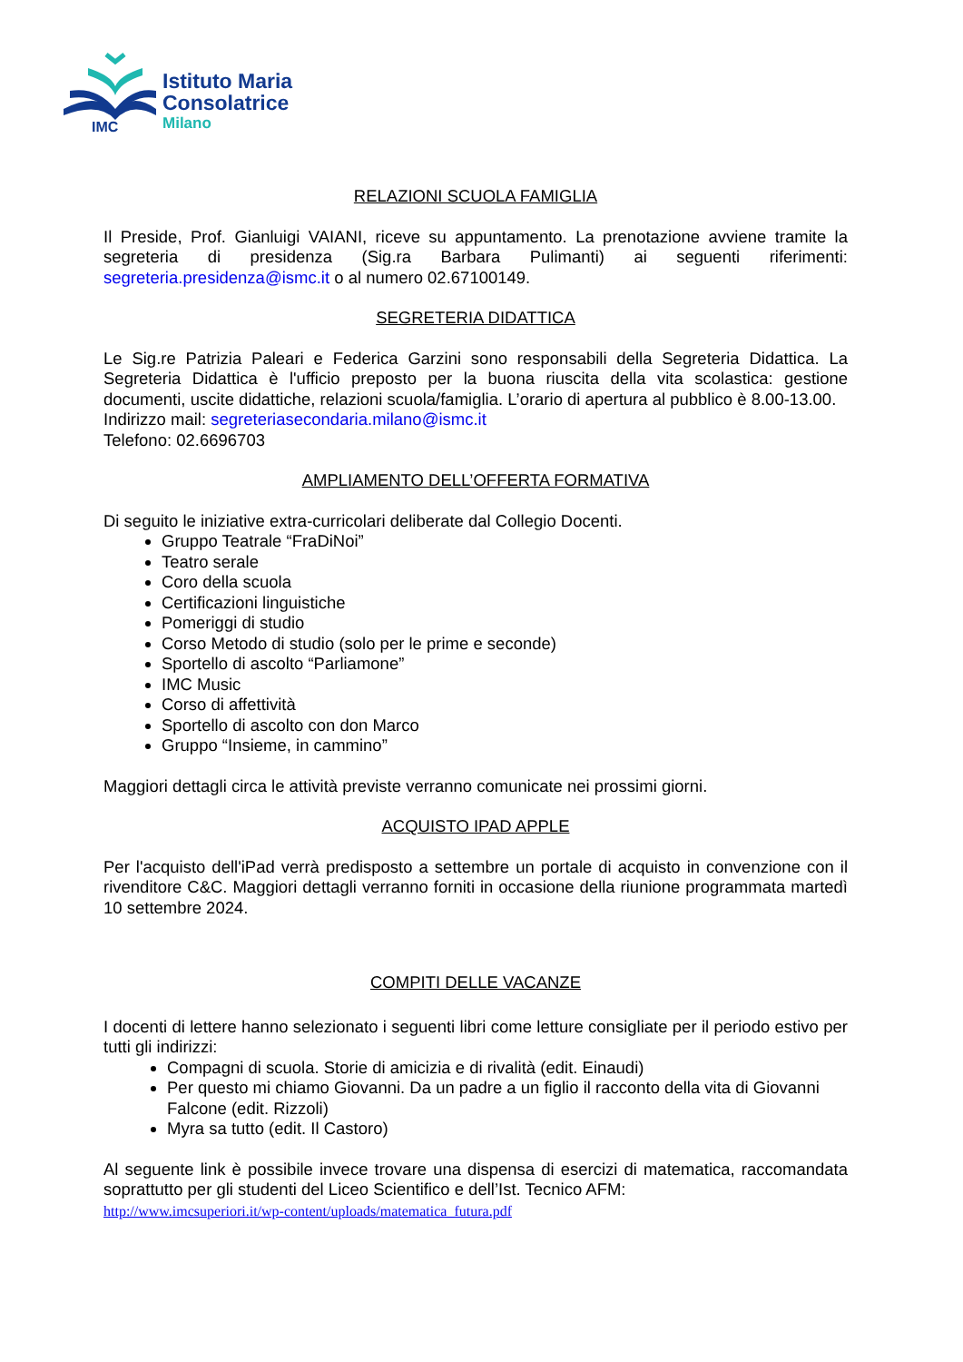IMC
Istituto Maria
Consolatrice
Milano
RELAZIONI SCUOLA FAMIGLIA
Il Preside, Prof. Gianluigi VAIANI, riceve su appuntamento. La prenotazione avviene tramite la segreteria di presidenza (Sig.ra Barbara Pulimanti) ai seguenti riferimenti: segreteria.presidenza@ismc.it o al numero 02.67100149.
SEGRETERIA DIDATTICA
Le Sig.re Patrizia Paleari e Federica Garzini sono responsabili della Segreteria Didattica. La Segreteria Didattica è l'ufficio preposto per la buona riuscita della vita scolastica: gestione documenti, uscite didattiche, relazioni scuola/famiglia. L’orario di apertura al pubblico è 8.00-13.00.
Indirizzo mail: segreteriasecondaria.milano@ismc.it
Telefono: 02.6696703
AMPLIAMENTO DELL’OFFERTA FORMATIVA
Di seguito le iniziative extra-curricolari deliberate dal Collegio Docenti.
Gruppo Teatrale “FraDiNoi”
Teatro serale
Coro della scuola
Certificazioni linguistiche
Pomeriggi di studio
Corso Metodo di studio (solo per le prime e seconde)
Sportello di ascolto “Parliamone”
IMC Music
Corso di affettività
Sportello di ascolto con don Marco
Gruppo “Insieme, in cammino”
Maggiori dettagli circa le attività previste verranno comunicate nei prossimi giorni.
ACQUISTO IPAD APPLE
Per l'acquisto dell'iPad verrà predisposto a settembre un portale di acquisto in convenzione con il rivenditore C&C. Maggiori dettagli verranno forniti in occasione della riunione programmata martedì 10 settembre 2024.
COMPITI DELLE VACANZE
I docenti di lettere hanno selezionato i seguenti libri come letture consigliate per il periodo estivo per tutti gli indirizzi:
Compagni di scuola. Storie di amicizia e di rivalità (edit. Einaudi)
Per questo mi chiamo Giovanni. Da un padre a un figlio il racconto della vita di Giovanni Falcone (edit. Rizzoli)
Myra sa tutto (edit. Il Castoro)
Al seguente link è possibile invece trovare una dispensa di esercizi di matematica, raccomandata soprattutto per gli studenti del Liceo Scientifico e dell’Ist. Tecnico AFM:
http://www.imcsuperiori.it/wp-content/uploads/matematica_futura.pdf